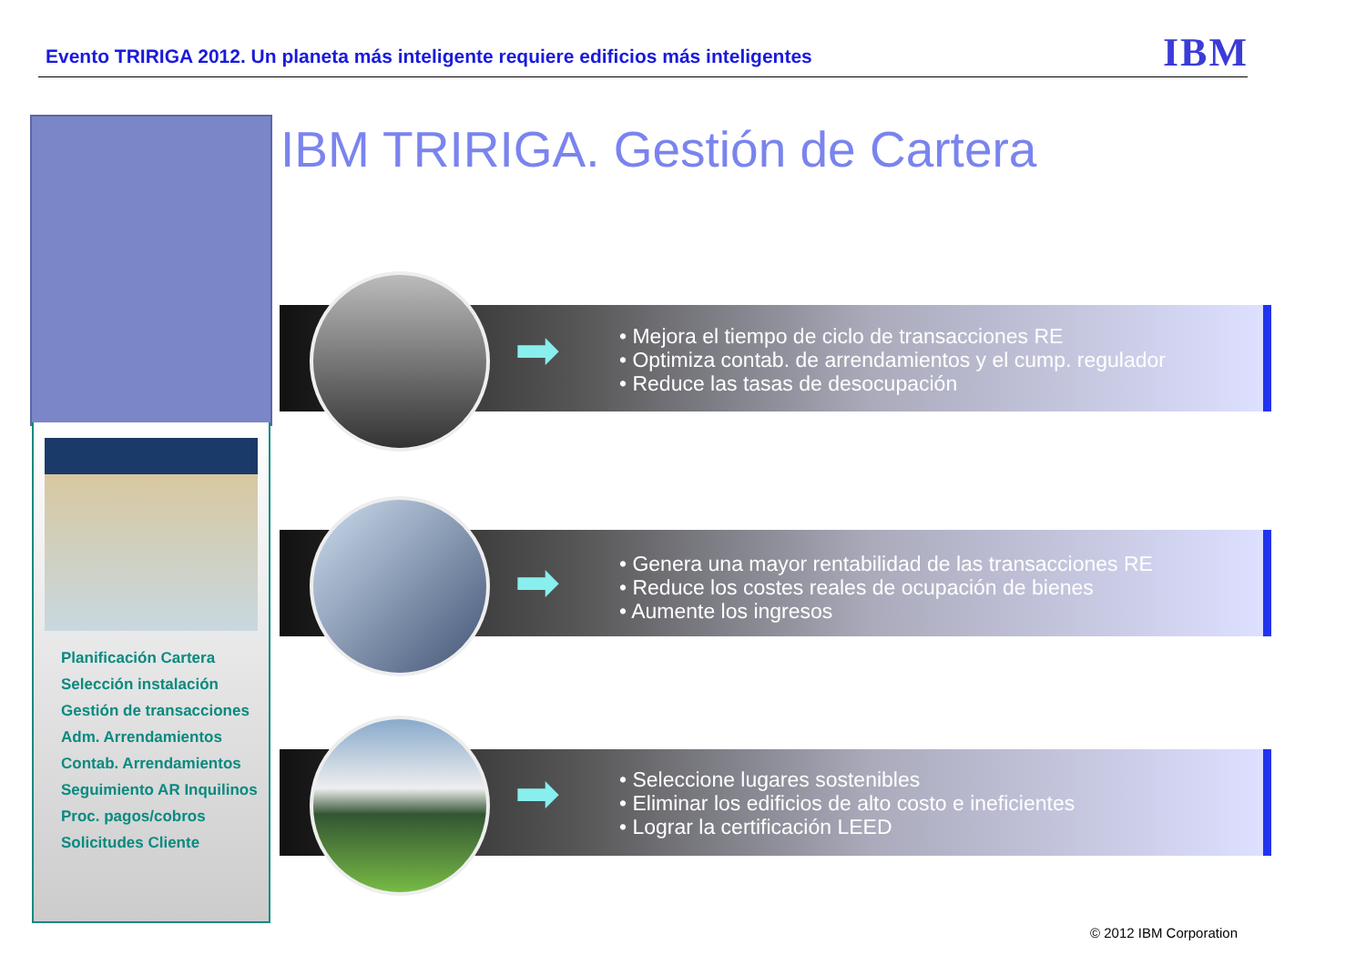Evento TRIRIGA 2012. Un planeta más inteligente requiere edificios más inteligentes
IBM
Planificación Cartera
Selección instalación
Gestión de transacciones
Adm. Arrendamientos
Contab. Arrendamientos
Seguimiento AR Inquilinos
Proc. pagos/cobros
Solicitudes Cliente
IBM TRIRIGA. Gestión de Cartera
➡
• Mejora el tiempo de ciclo de transacciones RE
• Optimiza contab. de arrendamientos y el cump. regulador
• Reduce las tasas de desocupación
➡
• Genera una mayor rentabilidad de las transacciones RE
• Reduce los costes reales de ocupación de bienes
• Aumente los ingresos
➡
• Seleccione lugares sostenibles
• Eliminar los edificios de alto costo e ineficientes
• Lograr la certificación LEED
© 2012 IBM Corporation